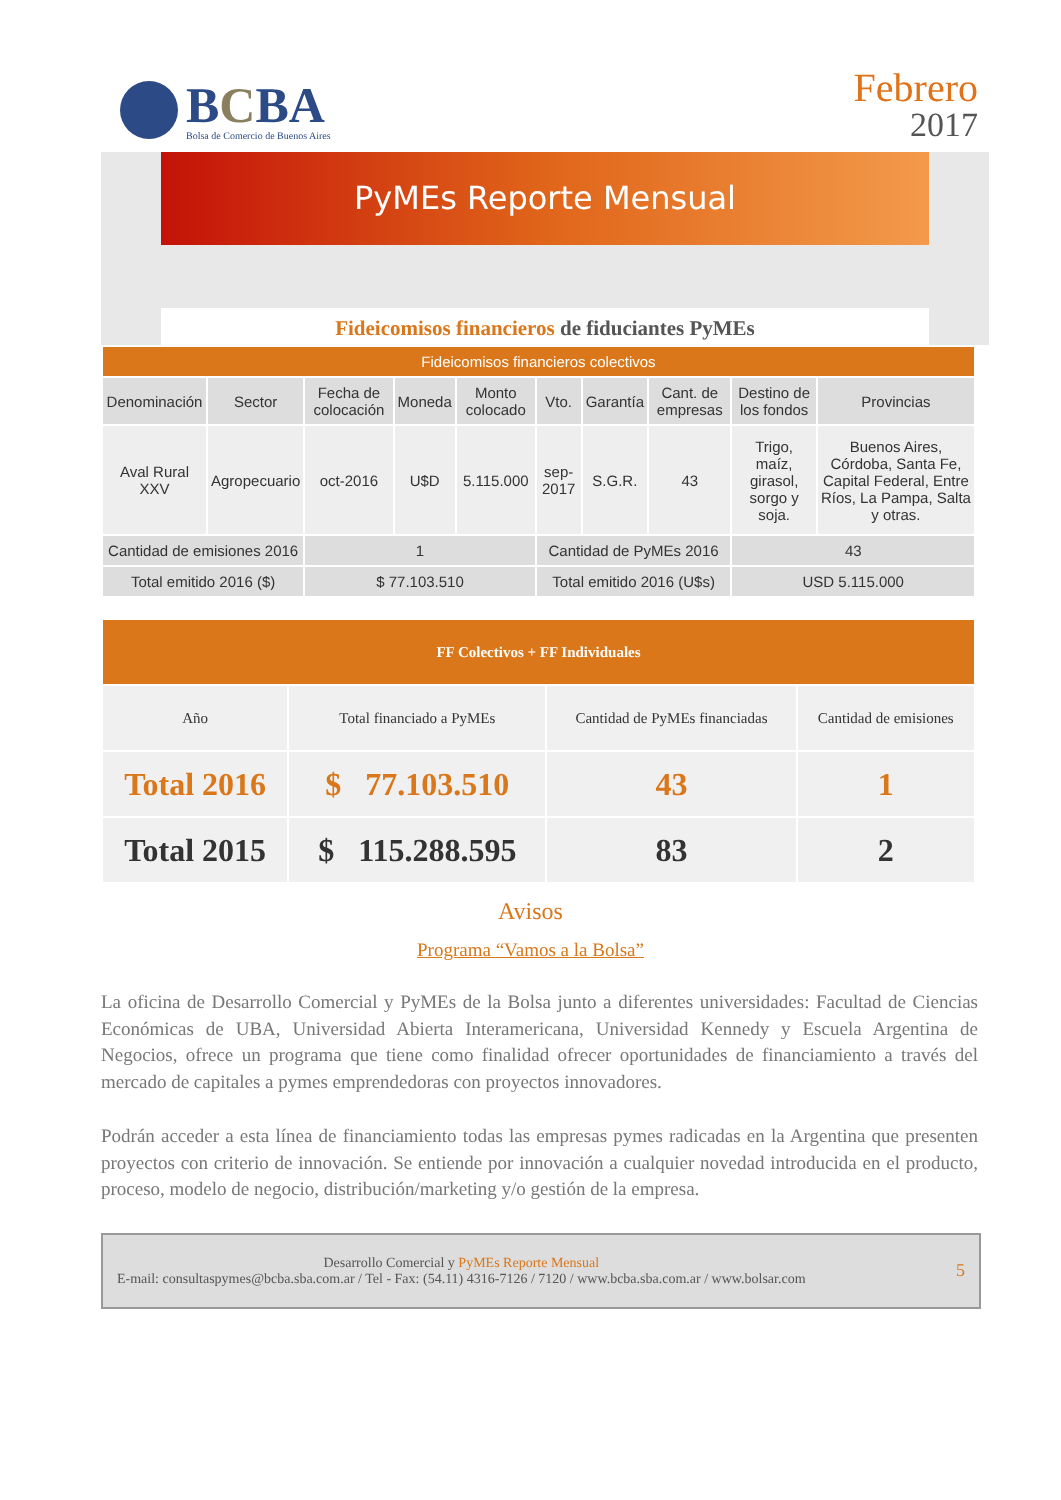BCBA
Bolsa de Comercio de Buenos Aires
Febrero
2017
PyMEs Reporte Mensual
Fideicomisos financieros de fiduciantes PyMEs
| Fideicomisos financieros colectivos | | | | | | | | | |
| --- | --- | --- | --- | --- | --- | --- | --- | --- | --- |
| Denominación | Sector | Fecha de colocación | Moneda | Monto colocado | Vto. | Garantía | Cant. de empresas | Destino de los fondos | Provincias |
| Aval Rural XXV | Agropecuario | oct-2016 | U$D | 5.115.000 | sep-2017 | S.G.R. | 43 | Trigo, maíz, girasol, sorgo y soja. | Buenos Aires, Córdoba, Santa Fe, Capital Federal, Entre Ríos, La Pampa, Salta y otras. |
| Cantidad de emisiones 2016 | | 1 | | | Cantidad de PyMEs 2016 | | | 43 | |
| Total emitido 2016 ($) | | $ 77.103.510 | | | Total emitido 2016 (U$s) | | | USD 5.115.000 | |
| FF Colectivos + FF Individuales | | | |
| --- | --- | --- | --- |
| Año | Total financiado a PyMEs | Cantidad de PyMEs financiadas | Cantidad de emisiones |
| Total 2016 | $ 77.103.510 | 43 | 1 |
| Total 2015 | $ 115.288.595 | 83 | 2 |
Avisos
Programa “Vamos a la Bolsa”
La oficina de Desarrollo Comercial y PyMEs de la Bolsa junto a diferentes universidades: Facultad de Ciencias Económicas de UBA, Universidad Abierta Interamericana, Universidad Kennedy y Escuela Argentina de Negocios, ofrece un programa que tiene como finalidad ofrecer oportunidades de financiamiento a través del mercado de capitales a pymes emprendedoras con proyectos innovadores.
Podrán acceder a esta línea de financiamiento todas las empresas pymes radicadas en la Argentina que presenten proyectos con criterio de innovación. Se entiende por innovación a cualquier novedad introducida en el producto, proceso, modelo de negocio, distribución/marketing y/o gestión de la empresa.
Desarrollo Comercial y PyMEs Reporte Mensual
E-mail: consultaspymes@bcba.sba.com.ar / Tel - Fax: (54.11) 4316-7126 / 7120 / www.bcba.sba.com.ar / www.bolsar.com
5